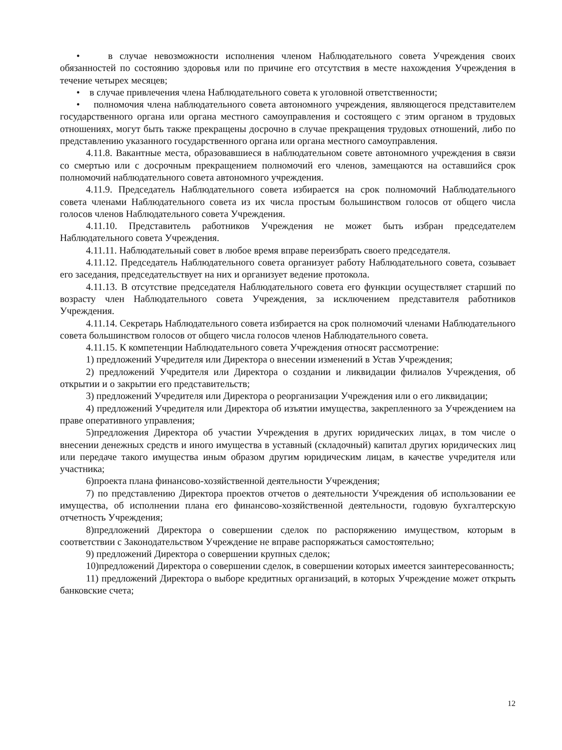• в случае невозможности исполнения членом Наблюдательного совета Учреждения своих обязанностей по состоянию здоровья или по причине его отсутствия в месте нахождения Учреждения в течение четырех месяцев;
• в случае привлечения члена Наблюдательного совета к уголовной ответственности;
• полномочия члена наблюдательного совета автономного учреждения, являющегося представителем государственного органа или органа местного самоуправления и состоящего с этим органом в трудовых отношениях, могут быть также прекращены досрочно в случае прекращения трудовых отношений, либо по представлению указанного государственного органа или органа местного самоуправления.
4.11.8. Вакантные места, образовавшиеся в наблюдательном совете автономного учреждения в связи со смертью или с досрочным прекращением полномочий его членов, замещаются на оставшийся срок полномочий наблюдательного совета автономного учреждения.
4.11.9. Председатель Наблюдательного совета избирается на срок полномочий Наблюдательного совета членами Наблюдательного совета из их числа простым большинством голосов от общего числа голосов членов Наблюдательного совета Учреждения.
4.11.10. Представитель работников Учреждения не может быть избран председателем Наблюдательного совета Учреждения.
4.11.11. Наблюдательный совет в любое время вправе переизбрать своего председателя.
4.11.12. Председатель Наблюдательного совета организует работу Наблюдательного совета, созывает его заседания, председательствует на них и организует ведение протокола.
4.11.13. В отсутствие председателя Наблюдательного совета его функции осуществляет старший по возрасту член Наблюдательного совета Учреждения, за исключением представителя работников Учреждения.
4.11.14. Секретарь Наблюдательного совета избирается на срок полномочий членами Наблюдательного совета большинством голосов от общего числа голосов членов Наблюдательного совета.
4.11.15. К компетенции Наблюдательного совета Учреждения относят рассмотрение:
1) предложений Учредителя или Директора о внесении изменений в Устав Учреждения;
2) предложений Учредителя или Директора о создании и ликвидации филиалов Учреждения, об открытии и о закрытии его представительств;
3) предложений Учредителя или Директора о реорганизации Учреждения или о его ликвидации;
4) предложений Учредителя или Директора об изъятии имущества, закрепленного за Учреждением на праве оперативного управления;
5)предложения Директора об участии Учреждения в других юридических лицах, в том числе о внесении денежных средств и иного имущества в уставный (складочный) капитал других юридических лиц или передаче такого имущества иным образом другим юридическим лицам, в качестве учредителя или участника;
6)проекта плана финансово-хозяйственной деятельности Учреждения;
7) по представлению Директора проектов отчетов о деятельности Учреждения об использовании ее имущества, об исполнении плана его финансово-хозяйственной деятельности, годовую бухгалтерскую отчетность Учреждения;
8)предложений Директора о совершении сделок по распоряжению имуществом, которым в соответствии с Законодательством Учреждение не вправе распоряжаться самостоятельно;
9) предложений Директора о совершении крупных сделок;
10)предложений Директора о совершении сделок, в совершении которых имеется заинтересованность;
11) предложений Директора о выборе кредитных организаций, в которых Учреждение может открыть банковские счета;
12